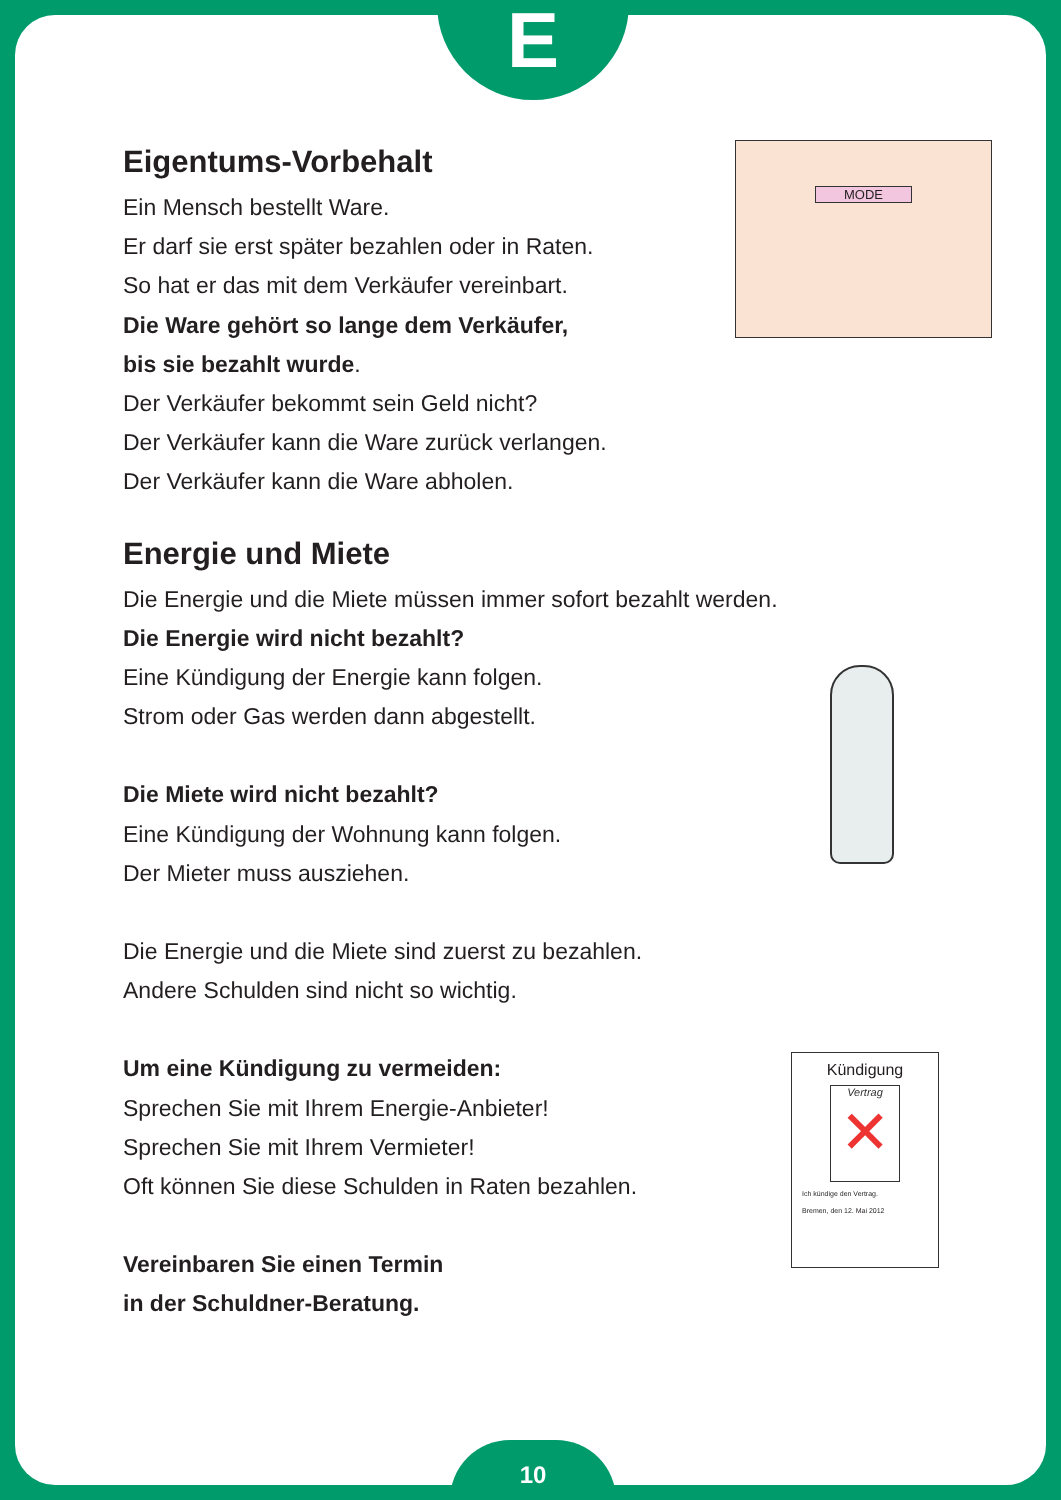E
Eigentums-Vorbehalt
Ein Mensch bestellt Ware.
Er darf sie erst später bezahlen oder in Raten.
So hat er das mit dem Verkäufer vereinbart.
Die Ware gehört so lange dem Verkäufer,
bis sie bezahlt wurde.
Der Verkäufer bekommt sein Geld nicht?
Der Verkäufer kann die Ware zurück verlangen.
Der Verkäufer kann die Ware abholen.
Energie und Miete
Die Energie und die Miete müssen immer sofort bezahlt werden.
Die Energie wird nicht bezahlt?
Eine Kündigung der Energie kann folgen.
Strom oder Gas werden dann abgestellt.
Die Miete wird nicht bezahlt?
Eine Kündigung der Wohnung kann folgen.
Der Mieter muss ausziehen.
Die Energie und die Miete sind zuerst zu bezahlen.
Andere Schulden sind nicht so wichtig.
Um eine Kündigung zu vermeiden:
Sprechen Sie mit Ihrem Energie-Anbieter!
Sprechen Sie mit Ihrem Vermieter!
Oft können Sie diese Schulden in Raten bezahlen.
Vereinbaren Sie einen Termin
in der Schuldner-Beratung.
MODE
Kündigung
Vertrag
✕
Ich kündige den Vertrag.
Bremen, den 12. Mai 2012
10